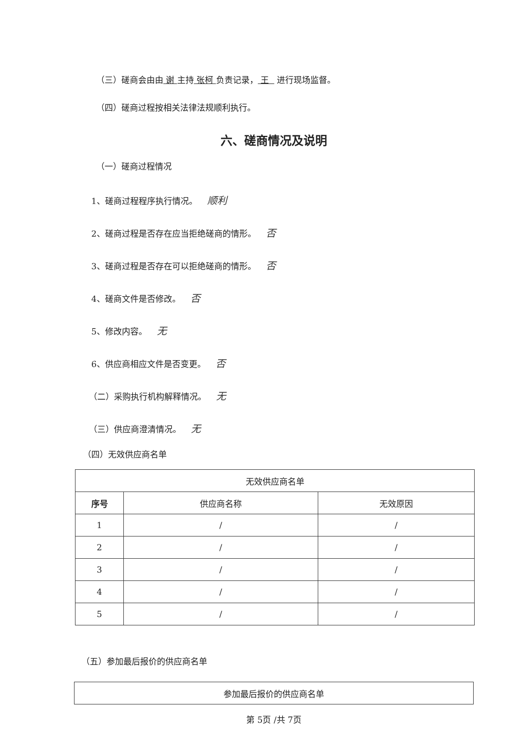（三）磋商会由由 谢 主持 张柯 负责记录， 王 进行现场监督。
（四）磋商过程按相关法律法规顺利执行。
六、磋商情况及说明
（一）磋商过程情况
1、磋商过程程序执行情况。 顺利
2、磋商过程是否存在应当拒绝磋商的情形。 否
3、磋商过程是否存在可以拒绝磋商的情形。 否
4、磋商文件是否修改。 否
5、修改内容。 无
6、供应商相应文件是否变更。 否
（二）采购执行机构解释情况。 无
（三）供应商澄清情况。 无
（四）无效供应商名单
| 无效供应商名单 | | |
| --- | --- | --- |
| 序号 | 供应商名称 | 无效原因 |
| 1 | / | / |
| 2 | / | / |
| 3 | / | / |
| 4 | / | / |
| 5 | / | / |
（五）参加最后报价的供应商名单
| 参加最后报价的供应商名单 |
| --- |
第 5页 /共 7页